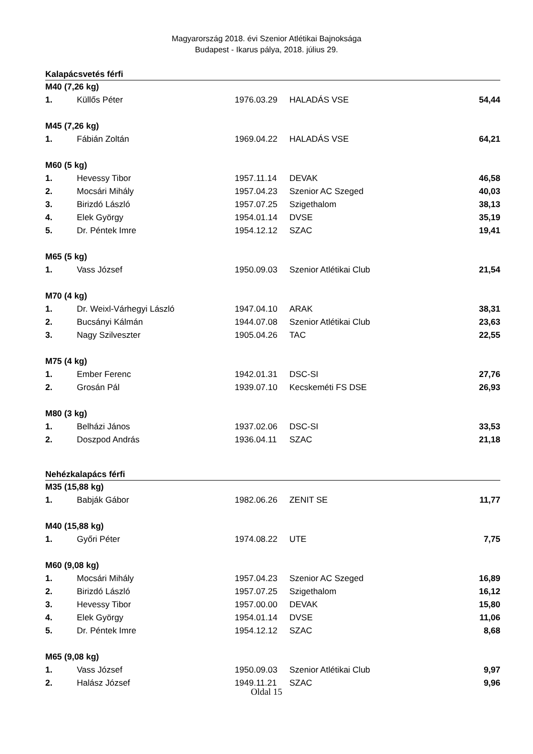Magyarország 2018. évi Szenior Atlétikai Bajnoksága
Budapest - Ikarus pálya, 2018. július 29.
Kalapácsvetés férfi
| M40 (7,26 kg) | | | | |
| 1. | Küllős Péter | 1976.03.29 | HALADÁS VSE | 54,44 |
| M45 (7,26 kg) | | | | |
| 1. | Fábián Zoltán | 1969.04.22 | HALADÁS VSE | 64,21 |
| M60 (5 kg) | | | | |
| 1. | Hevessy Tibor | 1957.11.14 | DEVAK | 46,58 |
| 2. | Mocsári Mihály | 1957.04.23 | Szenior AC Szeged | 40,03 |
| 3. | Birizdó László | 1957.07.25 | Szigethalom | 38,13 |
| 4. | Elek György | 1954.01.14 | DVSE | 35,19 |
| 5. | Dr. Péntek Imre | 1954.12.12 | SZAC | 19,41 |
| M65 (5 kg) | | | | |
| 1. | Vass József | 1950.09.03 | Szenior Atlétikai Club | 21,54 |
| M70 (4 kg) | | | | |
| 1. | Dr. Weixl-Várhegyi László | 1947.04.10 | ARAK | 38,31 |
| 2. | Bucsányi Kálmán | 1944.07.08 | Szenior Atlétikai Club | 23,63 |
| 3. | Nagy Szilveszter | 1905.04.26 | TAC | 22,55 |
| M75 (4 kg) | | | | |
| 1. | Ember Ferenc | 1942.01.31 | DSC-SI | 27,76 |
| 2. | Grosán Pál | 1939.07.10 | Kecskeméti FS DSE | 26,93 |
| M80 (3 kg) | | | | |
| 1. | Belházi János | 1937.02.06 | DSC-SI | 33,53 |
| 2. | Doszpod András | 1936.04.11 | SZAC | 21,18 |
Nehézkalapács férfi
| M35 (15,88 kg) | | | | |
| 1. | Babják Gábor | 1982.06.26 | ZENIT SE | 11,77 |
| M40 (15,88 kg) | | | | |
| 1. | Győri Péter | 1974.08.22 | UTE | 7,75 |
| M60 (9,08 kg) | | | | |
| 1. | Mocsári Mihály | 1957.04.23 | Szenior AC Szeged | 16,89 |
| 2. | Birizdó László | 1957.07.25 | Szigethalom | 16,12 |
| 3. | Hevessy Tibor | 1957.00.00 | DEVAK | 15,80 |
| 4. | Elek György | 1954.01.14 | DVSE | 11,06 |
| 5. | Dr. Péntek Imre | 1954.12.12 | SZAC | 8,68 |
| M65 (9,08 kg) | | | | |
| 1. | Vass József | 1950.09.03 | Szenior Atlétikai Club | 9,97 |
| 2. | Halász József | 1949.11.21 | SZAC | 9,96 |
Oldal 15